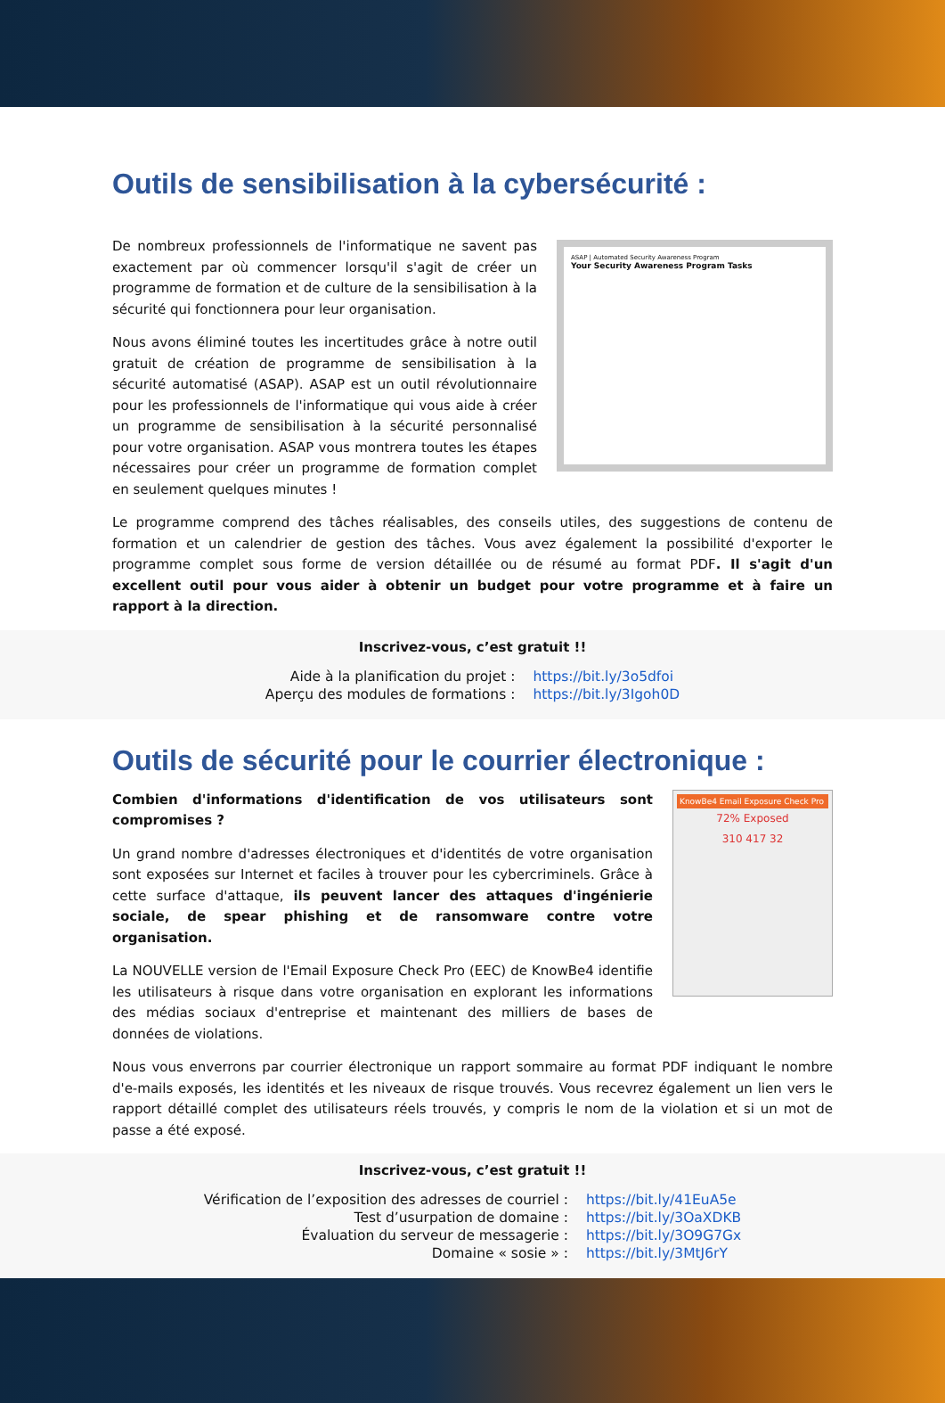Outils de sensibilisation à la cybersécurité :
De nombreux professionnels de l'informatique ne savent pas exactement par où commencer lorsqu'il s'agit de créer un programme de formation et de culture de la sensibilisation à la sécurité qui fonctionnera pour leur organisation.
Nous avons éliminé toutes les incertitudes grâce à notre outil gratuit de création de programme de sensibilisation à la sécurité automatisé (ASAP). ASAP est un outil révolutionnaire pour les professionnels de l'informatique qui vous aide à créer un programme de sensibilisation à la sécurité personnalisé pour votre organisation. ASAP vous montrera toutes les étapes nécessaires pour créer un programme de formation complet en seulement quelques minutes !
ASAP | Automated Security Awareness Program
Your Security Awareness Program Tasks
Le programme comprend des tâches réalisables, des conseils utiles, des suggestions de contenu de formation et un calendrier de gestion des tâches. Vous avez également la possibilité d'exporter le programme complet sous forme de version détaillée ou de résumé au format PDF. Il s'agit d'un excellent outil pour vous aider à obtenir un budget pour votre programme et à faire un rapport à la direction.
Inscrivez-vous, c’est gratuit !!
| Aide à la planification du projet : | https://bit.ly/3o5dfoi |
| Aperçu des modules de formations : | https://bit.ly/3Igoh0D |
Outils de sécurité pour le courrier électronique :
Combien d'informations d'identification de vos utilisateurs sont compromises ?
Un grand nombre d'adresses électroniques et d'identités de votre organisation sont exposées sur Internet et faciles à trouver pour les cybercriminels. Grâce à cette surface d'attaque, ils peuvent lancer des attaques d'ingénierie sociale, de spear phishing et de ransomware contre votre organisation.
La NOUVELLE version de l'Email Exposure Check Pro (EEC) de KnowBe4 identifie les utilisateurs à risque dans votre organisation en explorant les informations des médias sociaux d'entreprise et maintenant des milliers de bases de données de violations.
KnowBe4 Email Exposure Check Pro
72% Exposed
310 417 32
Nous vous enverrons par courrier électronique un rapport sommaire au format PDF indiquant le nombre d'e-mails exposés, les identités et les niveaux de risque trouvés. Vous recevrez également un lien vers le rapport détaillé complet des utilisateurs réels trouvés, y compris le nom de la violation et si un mot de passe a été exposé.
Inscrivez-vous, c’est gratuit !!
| Vérification de l’exposition des adresses de courriel : | https://bit.ly/41EuA5e |
| Test d’usurpation de domaine : | https://bit.ly/3OaXDKB |
| Évaluation du serveur de messagerie : | https://bit.ly/3O9G7Gx |
| Domaine « sosie » : | https://bit.ly/3MtJ6rY |